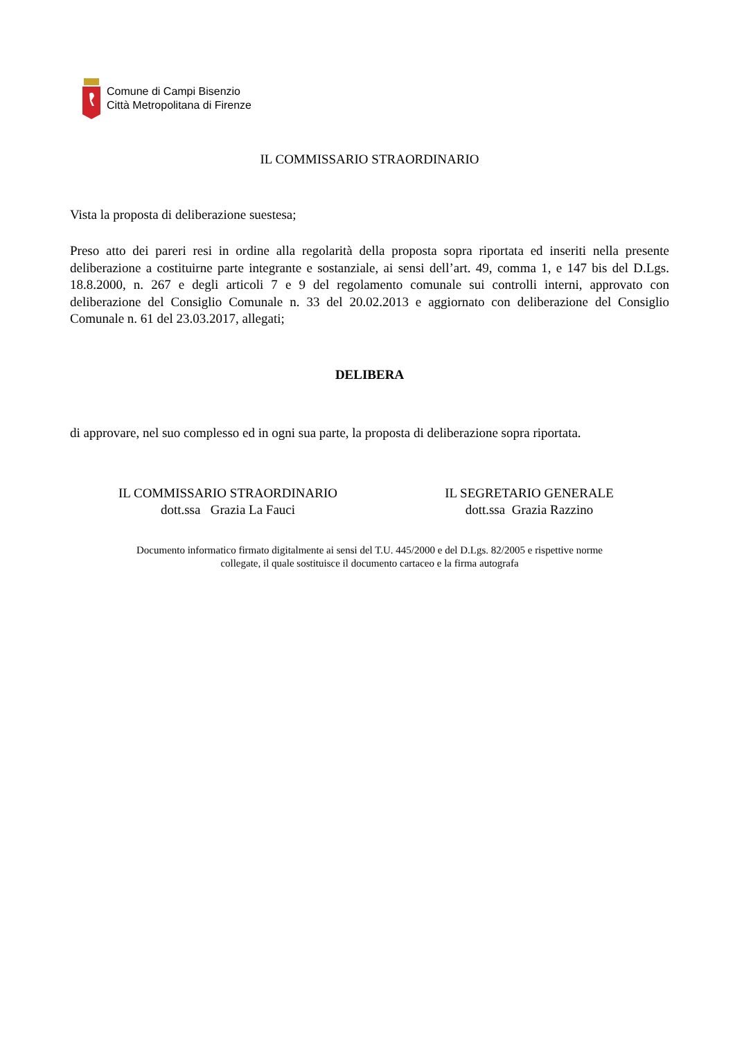Comune di Campi Bisenzio
Città Metropolitana di Firenze
IL COMMISSARIO STRAORDINARIO
Vista la proposta di deliberazione suestesa;
Preso atto dei pareri resi in ordine alla regolarità della proposta sopra riportata ed inseriti nella presente deliberazione a costituirne parte integrante e sostanziale, ai sensi dell’art. 49, comma 1, e 147 bis del D.Lgs. 18.8.2000, n. 267 e degli articoli 7 e 9 del regolamento comunale sui controlli interni, approvato con deliberazione del Consiglio Comunale n. 33 del 20.02.2013 e aggiornato con deliberazione del Consiglio Comunale n. 61 del 23.03.2017, allegati;
DELIBERA
di approvare, nel suo complesso ed in ogni sua parte, la proposta di deliberazione sopra riportata.
IL COMMISSARIO STRAORDINARIO
dott.ssa Grazia La Fauci
IL SEGRETARIO GENERALE
dott.ssa Grazia Razzino
Documento informatico firmato digitalmente ai sensi del T.U. 445/2000 e del D.Lgs. 82/2005 e rispettive norme
collegate, il quale sostituisce il documento cartaceo e la firma autografa